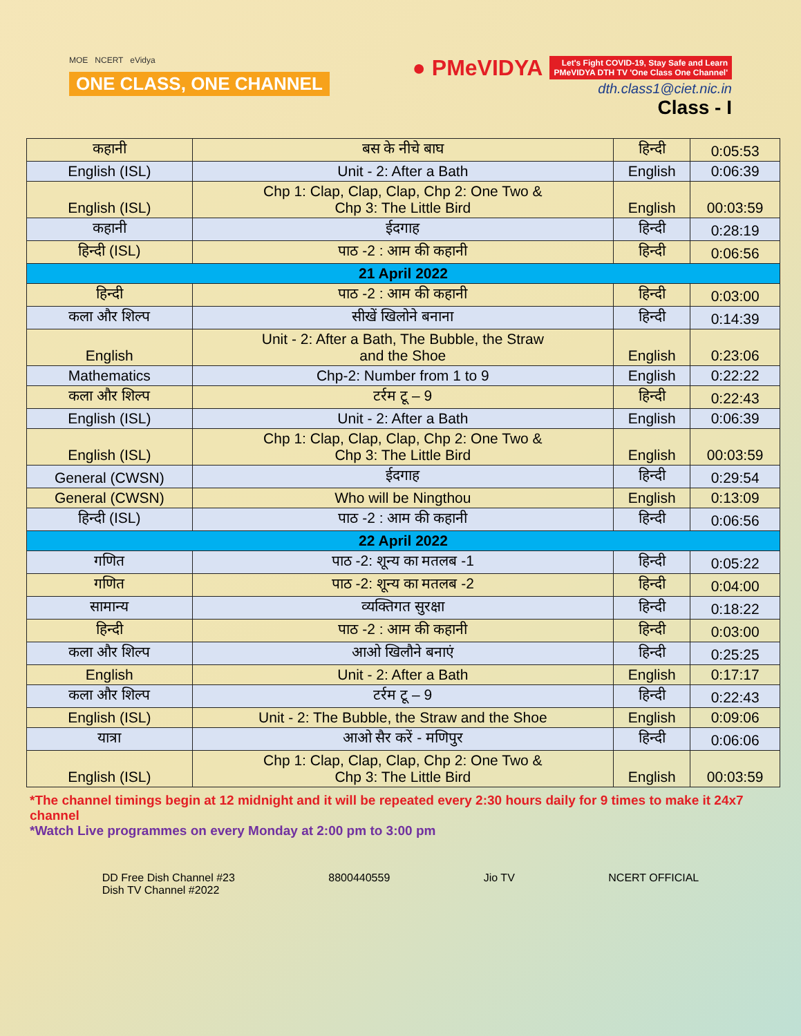MOE NCERT eVidya
ONE CLASS, ONE CHANNEL
● PMeVIDYA Let's Fight COVID-19, Stay Safe and Learn
PMeVIDYA DTH TV 'One Class One Channel'
dth.class1@ciet.nic.in
Class - I
| कहानी | बस के नीचे बाघ | हिन्दी | 0:05:53 |
| English (ISL) | Unit - 2: After a Bath | English | 0:06:39 |
| English (ISL) | Chp 1: Clap, Clap, Clap, Chp 2: One Two & Chp 3: The Little Bird | English | 00:03:59 |
| कहानी | ईदगाह | हिन्दी | 0:28:19 |
| हिन्दी (ISL) | पाठ -2 : आम की कहानी | हिन्दी | 0:06:56 |
| 21 April 2022 | | | |
| हिन्दी | पाठ -2 : आम की कहानी | हिन्दी | 0:03:00 |
| कला और शिल्प | सीखें खिलोने बनाना | हिन्दी | 0:14:39 |
| English | Unit - 2: After a Bath, The Bubble, the Straw and the Shoe | English | 0:23:06 |
| Mathematics | Chp-2: Number from 1 to 9 | English | 0:22:22 |
| कला और शिल्प | टर्रम टू – 9 | हिन्दी | 0:22:43 |
| English (ISL) | Unit - 2: After a Bath | English | 0:06:39 |
| English (ISL) | Chp 1: Clap, Clap, Clap, Chp 2: One Two & Chp 3: The Little Bird | English | 00:03:59 |
| General (CWSN) | ईदगाह | हिन्दी | 0:29:54 |
| General (CWSN) | Who will be Ningthou | English | 0:13:09 |
| हिन्दी (ISL) | पाठ -2 : आम की कहानी | हिन्दी | 0:06:56 |
| 22 April 2022 | | | |
| गणित | पाठ -2: शून्य का मतलब -1 | हिन्दी | 0:05:22 |
| गणित | पाठ -2: शून्य का मतलब -2 | हिन्दी | 0:04:00 |
| सामान्य | व्यक्तिगत सुरक्षा | हिन्दी | 0:18:22 |
| हिन्दी | पाठ -2 : आम की कहानी | हिन्दी | 0:03:00 |
| कला और शिल्प | आओ खिलौने बनाएं | हिन्दी | 0:25:25 |
| English | Unit - 2: After a Bath | English | 0:17:17 |
| कला और शिल्प | टर्रम टू – 9 | हिन्दी | 0:22:43 |
| English (ISL) | Unit - 2: The Bubble, the Straw and the Shoe | English | 0:09:06 |
| यात्रा | आओ सैर करें - मणिपुर | हिन्दी | 0:06:06 |
| English (ISL) | Chp 1: Clap, Clap, Clap, Chp 2: One Two & Chp 3: The Little Bird | English | 00:03:59 |
*The channel timings begin at 12 midnight and it will be repeated every 2:30 hours daily for 9 times to make it 24x7 channel
*Watch Live programmes on every Monday at 2:00 pm to 3:00 pm
DD Free Dish Channel #23
Dish TV Channel #2022
8800440559 Jio TV NCERT OFFICIAL